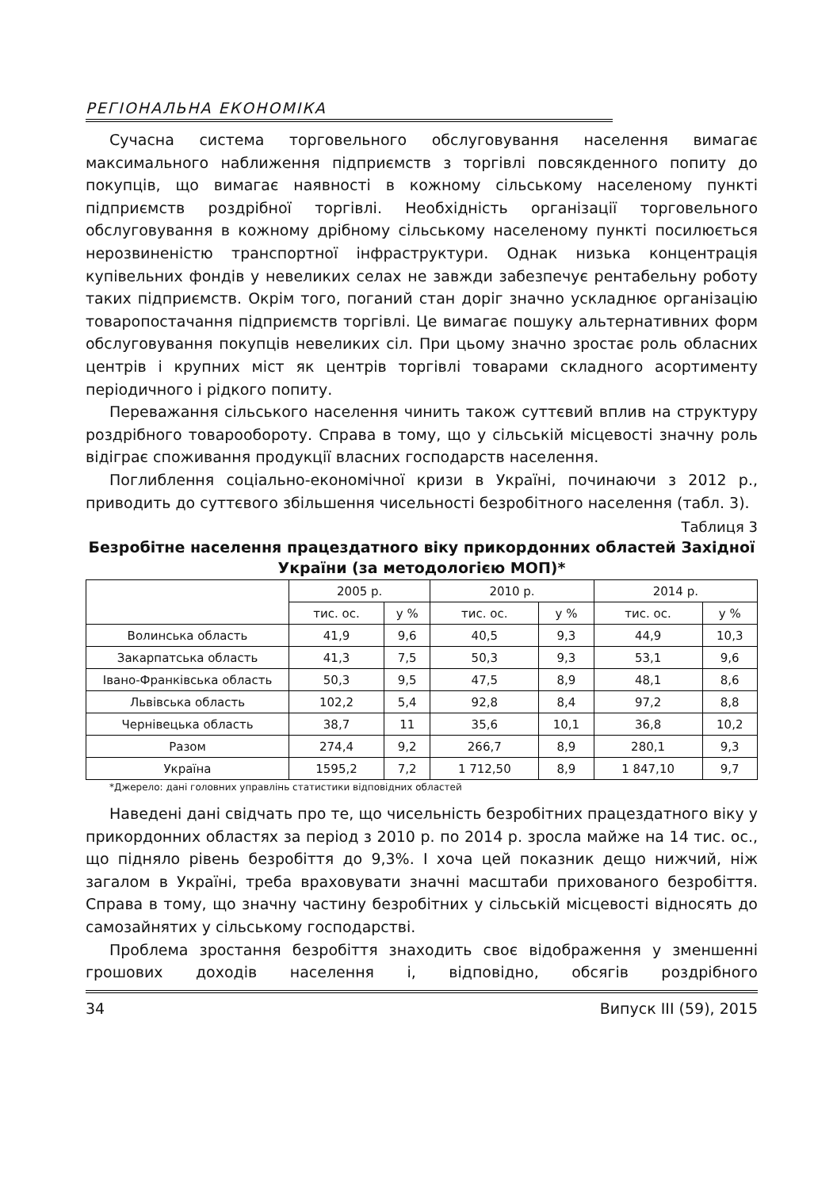РЕГІОНАЛЬНА ЕКОНОМІКА
Сучасна система торговельного обслуговування населення вимагає максимального наближення підприємств з торгівлі повсякденного попиту до покупців, що вимагає наявності в кожному сільському населеному пункті підприємств роздрібної торгівлі. Необхідність організації торговельного обслуговування в кожному дрібному сільському населеному пункті посилюється нерозвиненістю транспортної інфраструктури. Однак низька концентрація купівельних фондів у невеликих селах не завжди забезпечує рентабельну роботу таких підприємств. Окрім того, поганий стан доріг значно ускладнює організацію товаропостачання підприємств торгівлі. Це вимагає пошуку альтернативних форм обслуговування покупців невеликих сіл. При цьому значно зростає роль обласних центрів і крупних міст як центрів торгівлі товарами складного асортименту періодичного і рідкого попиту.
Переважання сільського населення чинить також суттєвий вплив на структуру роздрібного товарообороту. Справа в тому, що у сільській місцевості значну роль відіграє споживання продукції власних господарств населення.
Поглиблення соціально-економічної кризи в Україні, починаючи з 2012 р., приводить до суттєвого збільшення чисельності безробітного населення (табл. 3).
Таблиця 3
Безробітне населення працездатного віку прикордонних областей Західної України (за методологією МОП)*
| | 2005 р. | | 2010 р. | | 2014 р. | |
| --- | --- | --- | --- | --- | --- | --- |
| | тис. ос. | у % | тис. ос. | у % | тис. ос. | у % |
| Волинська область | 41,9 | 9,6 | 40,5 | 9,3 | 44,9 | 10,3 |
| Закарпатська область | 41,3 | 7,5 | 50,3 | 9,3 | 53,1 | 9,6 |
| Івано-Франківська область | 50,3 | 9,5 | 47,5 | 8,9 | 48,1 | 8,6 |
| Львівська область | 102,2 | 5,4 | 92,8 | 8,4 | 97,2 | 8,8 |
| Чернівецька область | 38,7 | 11 | 35,6 | 10,1 | 36,8 | 10,2 |
| Разом | 274,4 | 9,2 | 266,7 | 8,9 | 280,1 | 9,3 |
| Україна | 1595,2 | 7,2 | 1 712,50 | 8,9 | 1 847,10 | 9,7 |
*Джерело: дані головних управлінь статистики відповідних областей
Наведені дані свідчать про те, що чисельність безробітних працездатного віку у прикордонних областях за період з 2010 р. по 2014 р. зросла майже на 14 тис. ос., що підняло рівень безробіття до 9,3%. І хоча цей показник дещо нижчий, ніж загалом в Україні, треба враховувати значні масштаби прихованого безробіття. Справа в тому, що значну частину безробітних у сільській місцевості відносять до самозайнятих у сільському господарстві.
Проблема зростання безробіття знаходить своє відображення у зменшенні грошових доходів населення і, відповідно, обсягів роздрібного
34 Випуск ІІІ (59), 2015